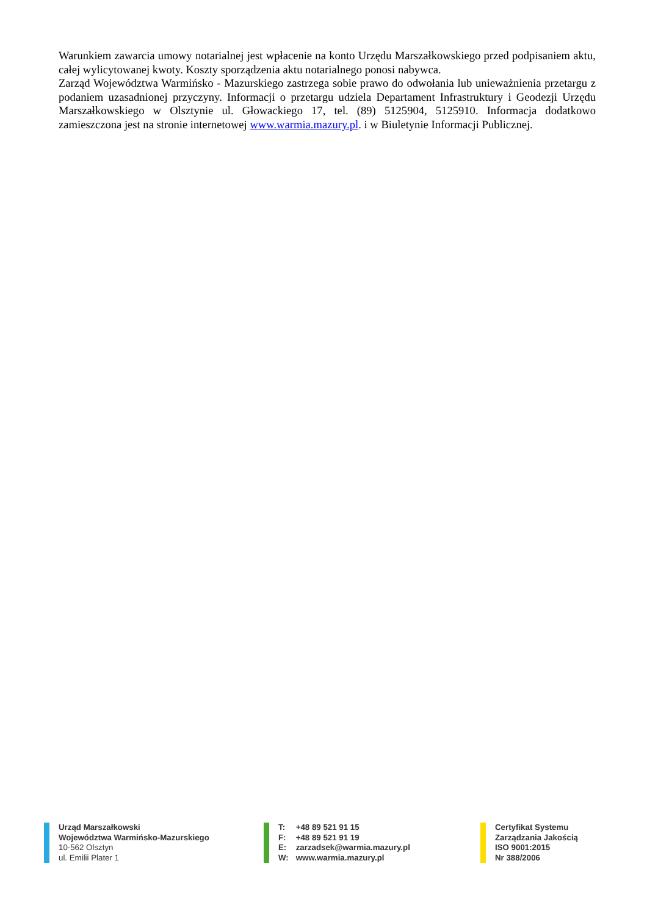Warunkiem zawarcia umowy notarialnej jest wpłacenie na konto Urzędu Marszałkowskiego przed podpisaniem aktu, całej wylicytowanej kwoty. Koszty sporządzenia aktu notarialnego ponosi nabywca.
Zarząd Województwa Warmińsko - Mazurskiego zastrzega sobie prawo do odwołania lub unieważnienia przetargu z podaniem uzasadnionej przyczyny. Informacji o przetargu udziela Departament Infrastruktury i Geodezji Urzędu Marszałkowskiego w Olsztynie ul. Głowackiego 17, tel. (89) 5125904, 5125910. Informacja dodatkowo zamieszczona jest na stronie internetowej www.warmia.mazury.pl. i w Biuletynie Informacji Publicznej.
Urząd Marszałkowski
Województwa Warmińsko-Mazurskiego
10-562 Olsztyn
ul. Emilii Plater 1
T: +48 89 521 91 15
F: +48 89 521 91 19
E: zarzadsek@warmia.mazury.pl
W: www.warmia.mazury.pl
Certyfikat Systemu
Zarządzania Jakością
ISO 9001:2015
Nr 388/2006